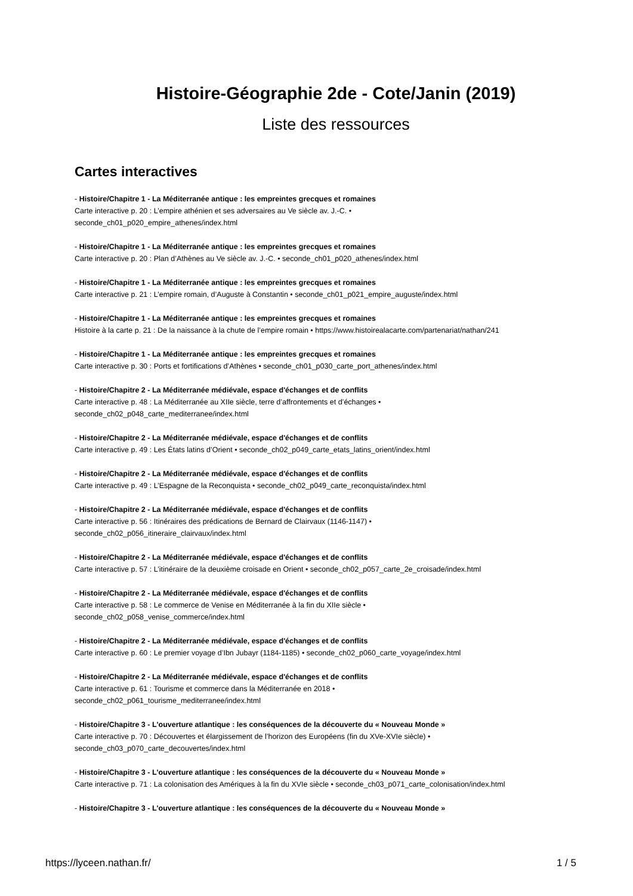Histoire-Géographie 2de - Cote/Janin (2019)
Liste des ressources
Cartes interactives
- Histoire/Chapitre 1 - La Méditerranée antique : les empreintes grecques et romaines
Carte interactive p. 20 : L’empire athénien et ses adversaires au Ve siècle av. J.-C. •
seconde_ch01_p020_empire_athenes/index.html
- Histoire/Chapitre 1 - La Méditerranée antique : les empreintes grecques et romaines
Carte interactive p. 20 : Plan d’Athènes au Ve siècle av. J.-C. • seconde_ch01_p020_athenes/index.html
- Histoire/Chapitre 1 - La Méditerranée antique : les empreintes grecques et romaines
Carte interactive p. 21 : L’empire romain, d’Auguste à Constantin • seconde_ch01_p021_empire_auguste/index.html
- Histoire/Chapitre 1 - La Méditerranée antique : les empreintes grecques et romaines
Histoire à la carte p. 21 : De la naissance à la chute de l’empire romain • https://www.histoirealacarte.com/partenariat/nathan/241
- Histoire/Chapitre 1 - La Méditerranée antique : les empreintes grecques et romaines
Carte interactive p. 30 : Ports et fortifications d’Athènes • seconde_ch01_p030_carte_port_athenes/index.html
- Histoire/Chapitre 2 - La Méditerranée médiévale, espace d'échanges et de conflits
Carte interactive p. 48 : La Méditerranée au XIIe siècle, terre d’affrontements et d’échanges •
seconde_ch02_p048_carte_mediterranee/index.html
- Histoire/Chapitre 2 - La Méditerranée médiévale, espace d'échanges et de conflits
Carte interactive p. 49 : Les États latins d’Orient • seconde_ch02_p049_carte_etats_latins_orient/index.html
- Histoire/Chapitre 2 - La Méditerranée médiévale, espace d'échanges et de conflits
Carte interactive p. 49 : L’Espagne de la Reconquista • seconde_ch02_p049_carte_reconquista/index.html
- Histoire/Chapitre 2 - La Méditerranée médiévale, espace d'échanges et de conflits
Carte interactive p. 56 : Itinéraires des prédications de Bernard de Clairvaux (1146-1147) •
seconde_ch02_p056_itineraire_clairvaux/index.html
- Histoire/Chapitre 2 - La Méditerranée médiévale, espace d'échanges et de conflits
Carte interactive p. 57 : L’itinéraire de la deuxième croisade en Orient • seconde_ch02_p057_carte_2e_croisade/index.html
- Histoire/Chapitre 2 - La Méditerranée médiévale, espace d'échanges et de conflits
Carte interactive p. 58 : Le commerce de Venise en Méditerranée à la fin du XIIe siècle •
seconde_ch02_p058_venise_commerce/index.html
- Histoire/Chapitre 2 - La Méditerranée médiévale, espace d'échanges et de conflits
Carte interactive p. 60 : Le premier voyage d’Ibn Jubayr (1184-1185) • seconde_ch02_p060_carte_voyage/index.html
- Histoire/Chapitre 2 - La Méditerranée médiévale, espace d'échanges et de conflits
Carte interactive p. 61 : Tourisme et commerce dans la Méditerranée en 2018 •
seconde_ch02_p061_tourisme_mediterranee/index.html
- Histoire/Chapitre 3 - L'ouverture atlantique : les conséquences de la découverte du « Nouveau Monde »
Carte interactive p. 70 : Découvertes et élargissement de l’horizon des Européens (fin du XVe-XVIe siècle) •
seconde_ch03_p070_carte_decouvertes/index.html
- Histoire/Chapitre 3 - L'ouverture atlantique : les conséquences de la découverte du « Nouveau Monde »
Carte interactive p. 71 : La colonisation des Amériques à la fin du XVIe siècle • seconde_ch03_p071_carte_colonisation/index.html
- Histoire/Chapitre 3 - L'ouverture atlantique : les conséquences de la découverte du « Nouveau Monde »
https://lyceen.nathan.fr/ 1 / 5